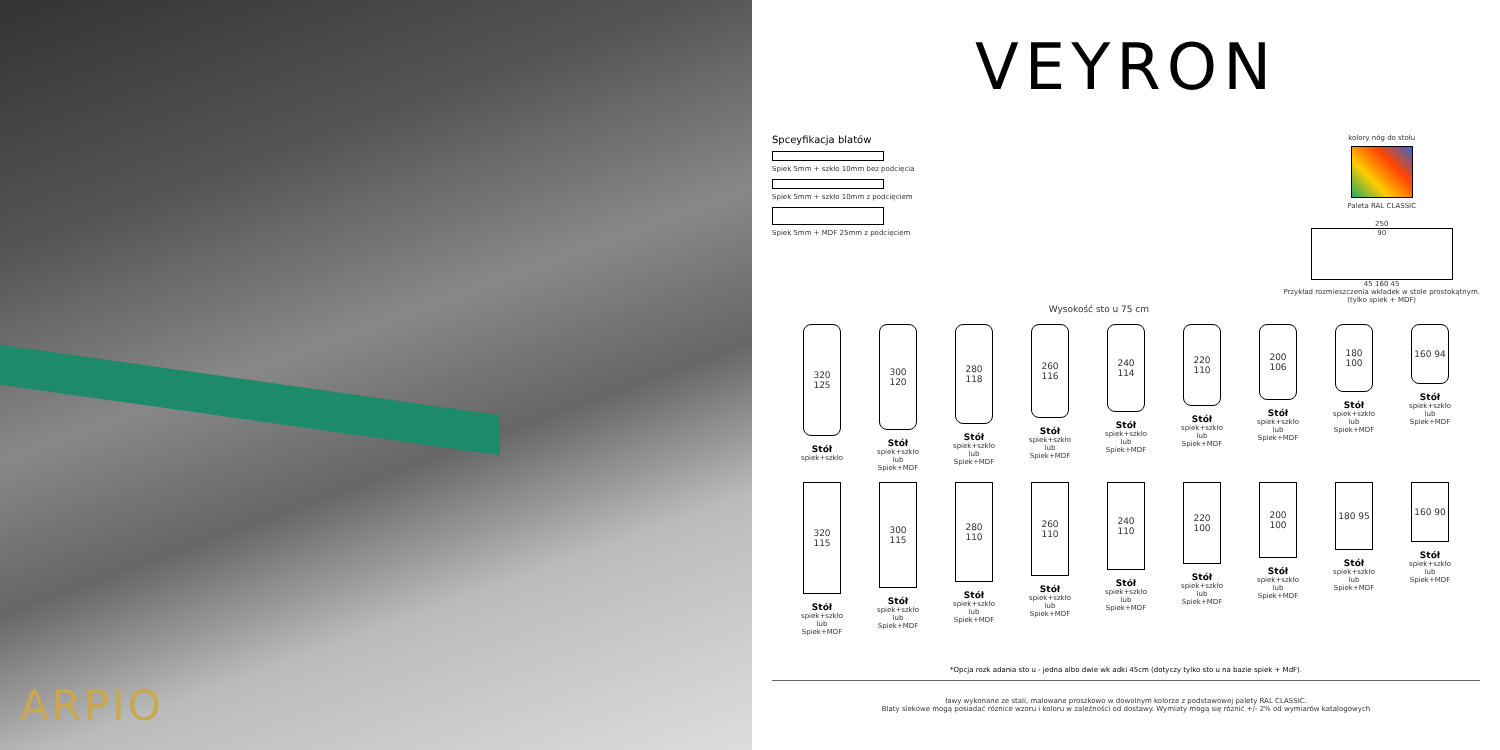ARPIO
VEYRON
Spceyfikacja blatów
Spiek 5mm + szkło 10mm bez podcięcia
Spiek 5mm + szkło 10mm z podcięciem
Spiek 5mm + MDF 25mm z podcięciem
Wysokość sto u 75 cm
kolory nóg do stołu
Paleta RAL CLASSIC
250
90
45 160 45
Przykład rozmieszczenia wkładek w stole prostokątnym.
(tylko spiek + MDF)
320 125
Stół
spiek+szkło
300 120
Stół
spiek+szkło
lub
Spiek+MDF
280 118
Stół
spiek+szkło
lub
Spiek+MDF
260 116
Stół
spiek+szkło
lub
Spiek+MDF
240 114
Stół
spiek+szkło
lub
Spiek+MDF
220 110
Stół
spiek+szkło
lub
Spiek+MDF
200 106
Stół
spiek+szkło
lub
Spiek+MDF
180 100
Stół
spiek+szkło
lub
Spiek+MDF
160 94
Stół
spiek+szkło
lub
Spiek+MDF
320 115
Stół
spiek+szkło
lub
Spiek+MDF
300 115
Stół
spiek+szkło
lub
Spiek+MDF
280 110
Stół
spiek+szkło
lub
Spiek+MDF
260 110
Stół
spiek+szkło
lub
Spiek+MDF
240 110
Stół
spiek+szkło
lub
Spiek+MDF
220 100
Stół
spiek+szkło
lub
Spiek+MDF
200 100
Stół
spiek+szkło
lub
Spiek+MDF
180 95
Stół
spiek+szkło
lub
Spiek+MDF
160 90
Stół
spiek+szkło
lub
Spiek+MDF
*Opcja rozk adania sto u - jedna albo dwie wk adki 45cm (dotyczy tylko sto u na bazie spiek + MdF).
ławy wykonane ze stali, malowane proszkowo w dowolnym kolorze z podstawowej palety RAL CLASSIC.
Blaty siekowe mogą posiadać róznice wzoru i koloru w zaleźności od dostawy. Wymiaty mogą się róznić +/- 2% od wymiarów katalogowych